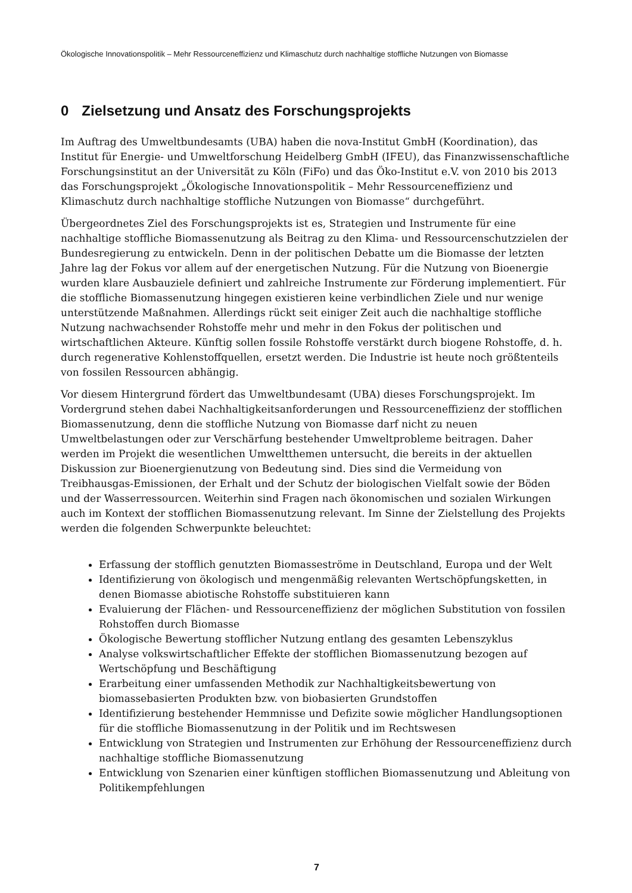Ökologische Innovationspolitik – Mehr Ressourceneffizienz und Klimaschutz durch nachhaltige stoffliche Nutzungen von Biomasse
0 Zielsetzung und Ansatz des Forschungsprojekts
Im Auftrag des Umweltbundesamts (UBA) haben die nova-Institut GmbH (Koordination), das Institut für Energie- und Umweltforschung Heidelberg GmbH (IFEU), das Finanzwissenschaftliche Forschungsinstitut an der Universität zu Köln (FiFo) und das Öko-Institut e.V. von 2010 bis 2013 das Forschungsprojekt „Ökologische Innovationspolitik – Mehr Ressourceneffizienz und Klimaschutz durch nachhaltige stoffliche Nutzungen von Biomasse“ durchgeführt.
Übergeordnetes Ziel des Forschungsprojekts ist es, Strategien und Instrumente für eine nachhaltige stoffliche Biomassenutzung als Beitrag zu den Klima- und Ressourcenschutzzielen der Bundesregierung zu entwickeln. Denn in der politischen Debatte um die Biomasse der letzten Jahre lag der Fokus vor allem auf der energetischen Nutzung. Für die Nutzung von Bioenergie wurden klare Ausbauziele definiert und zahlreiche Instrumente zur Förderung implementiert. Für die stoffliche Biomassenutzung hingegen existieren keine verbindlichen Ziele und nur wenige unterstützende Maßnahmen. Allerdings rückt seit einiger Zeit auch die nachhaltige stoffliche Nutzung nachwachsender Rohstoffe mehr und mehr in den Fokus der politischen und wirtschaftlichen Akteure. Künftig sollen fossile Rohstoffe verstärkt durch biogene Rohstoffe, d. h. durch regenerative Kohlenstoffquellen, ersetzt werden. Die Industrie ist heute noch größtenteils von fossilen Ressourcen abhängig.
Vor diesem Hintergrund fördert das Umweltbundesamt (UBA) dieses Forschungsprojekt. Im Vordergrund stehen dabei Nachhaltigkeitsanforderungen und Ressourceneffizienz der stofflichen Biomassenutzung, denn die stoffliche Nutzung von Biomasse darf nicht zu neuen Umweltbelastungen oder zur Verschärfung bestehender Umweltprobleme beitragen. Daher werden im Projekt die wesentlichen Umweltthemen untersucht, die bereits in der aktuellen Diskussion zur Bioenergienutzung von Bedeutung sind. Dies sind die Vermeidung von Treibhausgas-Emissionen, der Erhalt und der Schutz der biologischen Vielfalt sowie der Böden und der Wasserressourcen. Weiterhin sind Fragen nach ökonomischen und sozialen Wirkungen auch im Kontext der stofflichen Biomassenutzung relevant. Im Sinne der Zielstellung des Projekts werden die folgenden Schwerpunkte beleuchtet:
Erfassung der stofflich genutzten Biomasseströme in Deutschland, Europa und der Welt
Identifizierung von ökologisch und mengenmäßig relevanten Wertschöpfungsketten, in denen Biomasse abiotische Rohstoffe substituieren kann
Evaluierung der Flächen- und Ressourceneffizienz der möglichen Substitution von fossilen Rohstoffen durch Biomasse
Ökologische Bewertung stofflicher Nutzung entlang des gesamten Lebenszyklus
Analyse volkswirtschaftlicher Effekte der stofflichen Biomassenutzung bezogen auf Wertschöpfung und Beschäftigung
Erarbeitung einer umfassenden Methodik zur Nachhaltigkeitsbewertung von biomassebasierten Produkten bzw. von biobasierten Grundstoffen
Identifizierung bestehender Hemmnisse und Defizite sowie möglicher Handlungsoptionen für die stoffliche Biomassenutzung in der Politik und im Rechtswesen
Entwicklung von Strategien und Instrumenten zur Erhöhung der Ressourceneffizienz durch nachhaltige stoffliche Biomassenutzung
Entwicklung von Szenarien einer künftigen stofflichen Biomassenutzung und Ableitung von Politikempfehlungen
7